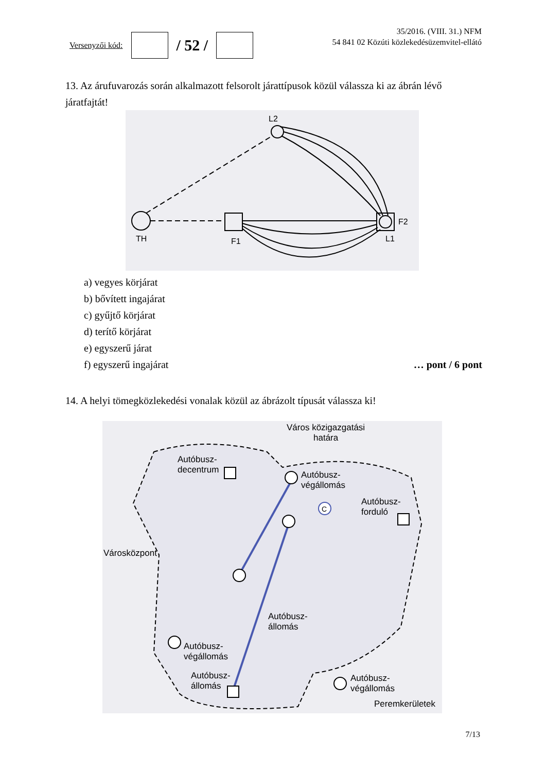Versenyzői kód:
/ 52 /
35/2016. (VIII. 31.) NFM
54 841 02 Közúti közlekedésüzemvitel-ellátó
13. Az árufuvarozás során alkalmazott felsorolt járattípusok közül válassza ki az ábrán lévő járatfajtát!
L2
TH
F1
F2
L1
a) vegyes körjárat
b) bővített ingajárat
c) gyűjtő körjárat
d) terítő körjárat
e) egyszerű járat
f) egyszerű ingajárat … pont / 6 pont
14. A helyi tömegközlekedési vonalak közül az ábrázolt típusát válassza ki!
C
Város közigazgatási
határa
Autóbusz-
decentrum
Autóbusz-
végállomás
Autóbusz-
forduló
Városközpont
Autóbusz-
állomás
Autóbusz-
végállomás
Autóbusz-
állomás
Autóbusz-
végállomás
Peremkerületek
7/13